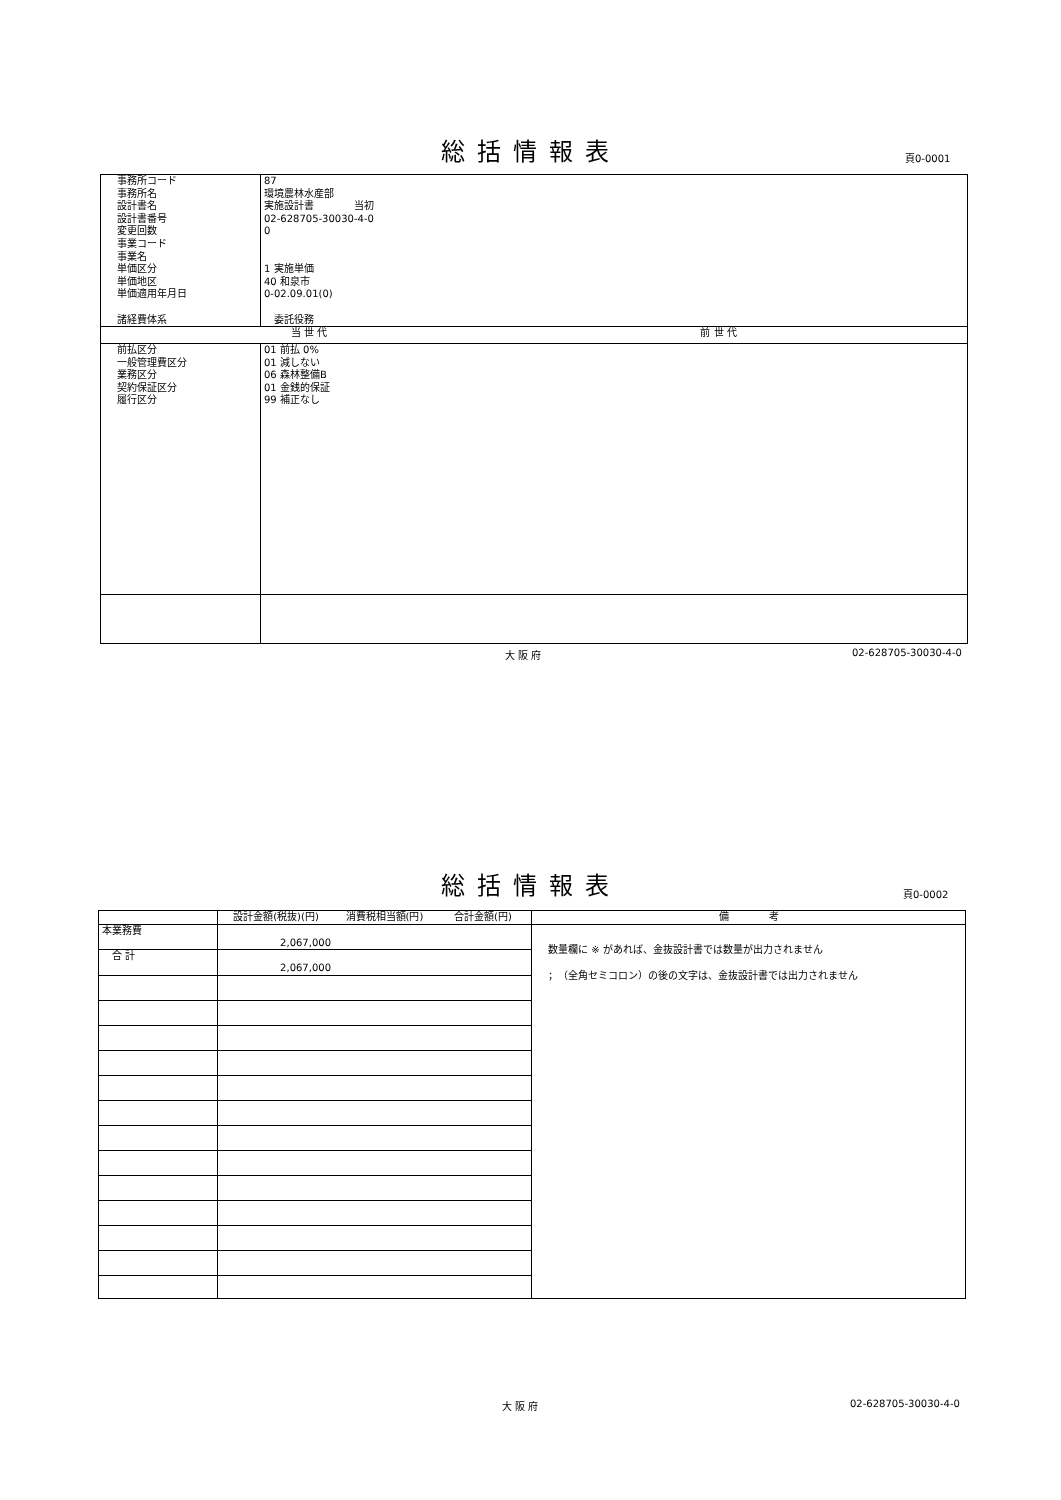総括情報表 頁0-0001
| 事務所コード 事務所名 設計書名 設計書番号 変更回数 事業コード 事業名 単価区分 単価地区 単価適用年月日 諸経費体系 | 87 環境農林水産部 実施設計書 当初 02-628705-30030-4-0 0 1 実施単価 40 和泉市 0-02.09.01(0) 委託役務 | |
| | 当 世 代 | 前 世 代 |
| 前払区分 一般管理費区分 業務区分 契約保証区分 履行区分 | 01 前払 0% 01 減しない 06 森林整備B 01 金銭的保証 99 補正なし | |
大 阪 府 02-628705-30030-4-0
総括情報表 頁0-0002
| | 設計金額(税抜)(円) | 消費税相当額(円) | 合計金額(円) | 備 考 |
| --- | --- | --- | --- | --- |
| 本業務費 | 2,067,000 | | | 数量欄に ※ があれば、金抜設計書では数量が出力されません ；（全角セミコロン）の後の文字は、金抜設計書では出力されません |
| 合 計 | 2,067,000 | | | |
大 阪 府 02-628705-30030-4-0